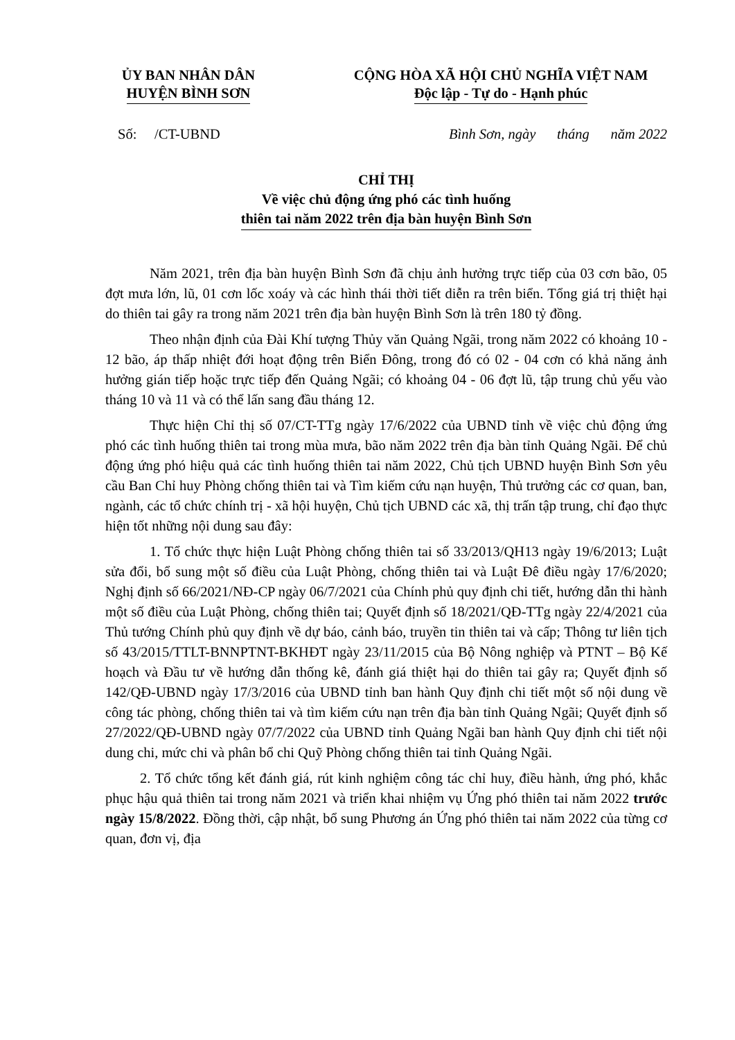ỦY BAN NHÂN DÂN
HUYỆN BÌNH SƠN
CỘNG HÒA XÃ HỘI CHỦ NGHĨA VIỆT NAM
Độc lập - Tự do - Hạnh phúc
Số: /CT-UBND Bình Sơn, ngày tháng năm 2022
CHỈ THỊ
Về việc chủ động ứng phó các tình huống
thiên tai năm 2022 trên địa bàn huyện Bình Sơn
Năm 2021, trên địa bàn huyện Bình Sơn đã chịu ảnh hưởng trực tiếp của 03 cơn bão, 05 đợt mưa lớn, lũ, 01 cơn lốc xoáy và các hình thái thời tiết diễn ra trên biển. Tổng giá trị thiệt hại do thiên tai gây ra trong năm 2021 trên địa bàn huyện Bình Sơn là trên 180 tỷ đồng.
Theo nhận định của Đài Khí tượng Thủy văn Quảng Ngãi, trong năm 2022 có khoảng 10 - 12 bão, áp thấp nhiệt đới hoạt động trên Biển Đông, trong đó có 02 - 04 cơn có khả năng ảnh hưởng gián tiếp hoặc trực tiếp đến Quảng Ngãi; có khoảng 04 - 06 đợt lũ, tập trung chủ yếu vào tháng 10 và 11 và có thể lấn sang đầu tháng 12.
Thực hiện Chỉ thị số 07/CT-TTg ngày 17/6/2022 của UBND tỉnh về việc chủ động ứng phó các tình huống thiên tai trong mùa mưa, bão năm 2022 trên địa bàn tỉnh Quảng Ngãi. Để chủ động ứng phó hiệu quả các tình huống thiên tai năm 2022, Chủ tịch UBND huyện Bình Sơn yêu cầu Ban Chỉ huy Phòng chống thiên tai và Tìm kiếm cứu nạn huyện, Thủ trưởng các cơ quan, ban, ngành, các tổ chức chính trị - xã hội huyện, Chủ tịch UBND các xã, thị trấn tập trung, chỉ đạo thực hiện tốt những nội dung sau đây:
1. Tổ chức thực hiện Luật Phòng chống thiên tai số 33/2013/QH13 ngày 19/6/2013; Luật sửa đổi, bổ sung một số điều của Luật Phòng, chống thiên tai và Luật Đê điều ngày 17/6/2020; Nghị định số 66/2021/NĐ-CP ngày 06/7/2021 của Chính phủ quy định chi tiết, hướng dẫn thi hành một số điều của Luật Phòng, chống thiên tai; Quyết định số 18/2021/QĐ-TTg ngày 22/4/2021 của Thủ tướng Chính phủ quy định về dự báo, cảnh báo, truyền tin thiên tai và cấp; Thông tư liên tịch số 43/2015/TTLT-BNNPTNT-BKHĐT ngày 23/11/2015 của Bộ Nông nghiệp và PTNT – Bộ Kế hoạch và Đầu tư về hướng dẫn thống kê, đánh giá thiệt hại do thiên tai gây ra; Quyết định số 142/QĐ-UBND ngày 17/3/2016 của UBND tỉnh ban hành Quy định chi tiết một số nội dung về công tác phòng, chống thiên tai và tìm kiếm cứu nạn trên địa bàn tỉnh Quảng Ngãi; Quyết định số 27/2022/QĐ-UBND ngày 07/7/2022 của UBND tỉnh Quảng Ngãi ban hành Quy định chi tiết nội dung chi, mức chi và phân bổ chi Quỹ Phòng chống thiên tai tỉnh Quảng Ngãi.
2. Tổ chức tổng kết đánh giá, rút kinh nghiệm công tác chỉ huy, điều hành, ứng phó, khắc phục hậu quả thiên tai trong năm 2021 và triển khai nhiệm vụ Ứng phó thiên tai năm 2022 trước ngày 15/8/2022. Đồng thời, cập nhật, bổ sung Phương án Ứng phó thiên tai năm 2022 của từng cơ quan, đơn vị, địa